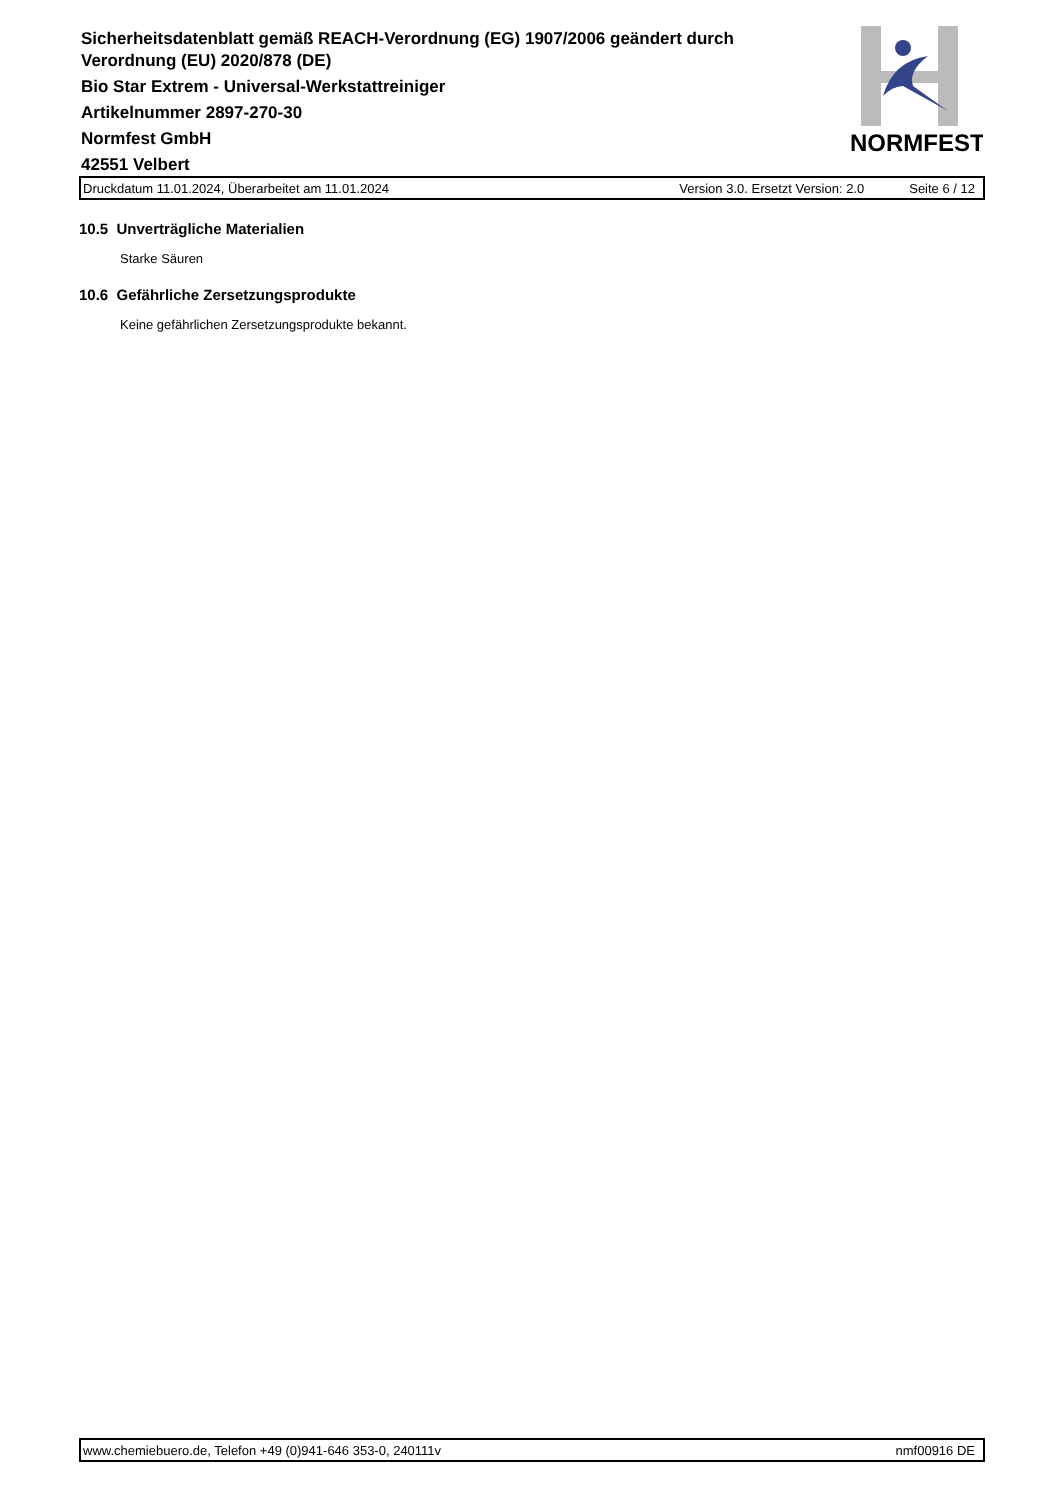Sicherheitsdatenblatt gemäß REACH-Verordnung (EG) 1907/2006 geändert durch
Verordnung (EU) 2020/878 (DE)
Bio Star Extrem - Universal-Werkstattreiniger
Artikelnummer 2897-270-30
Normfest GmbH
42551 Velbert
NORMFEST
Druckdatum 11.01.2024, Überarbeitet am 11.01.2024 Version 3.0. Ersetzt Version: 2.0 Seite 6 / 12
10.5 Unverträgliche Materialien
Starke Säuren
10.6 Gefährliche Zersetzungsprodukte
Keine gefährlichen Zersetzungsprodukte bekannt.
www.chemiebuero.de, Telefon +49 (0)941-646 353-0, 240111v nmf00916 DE